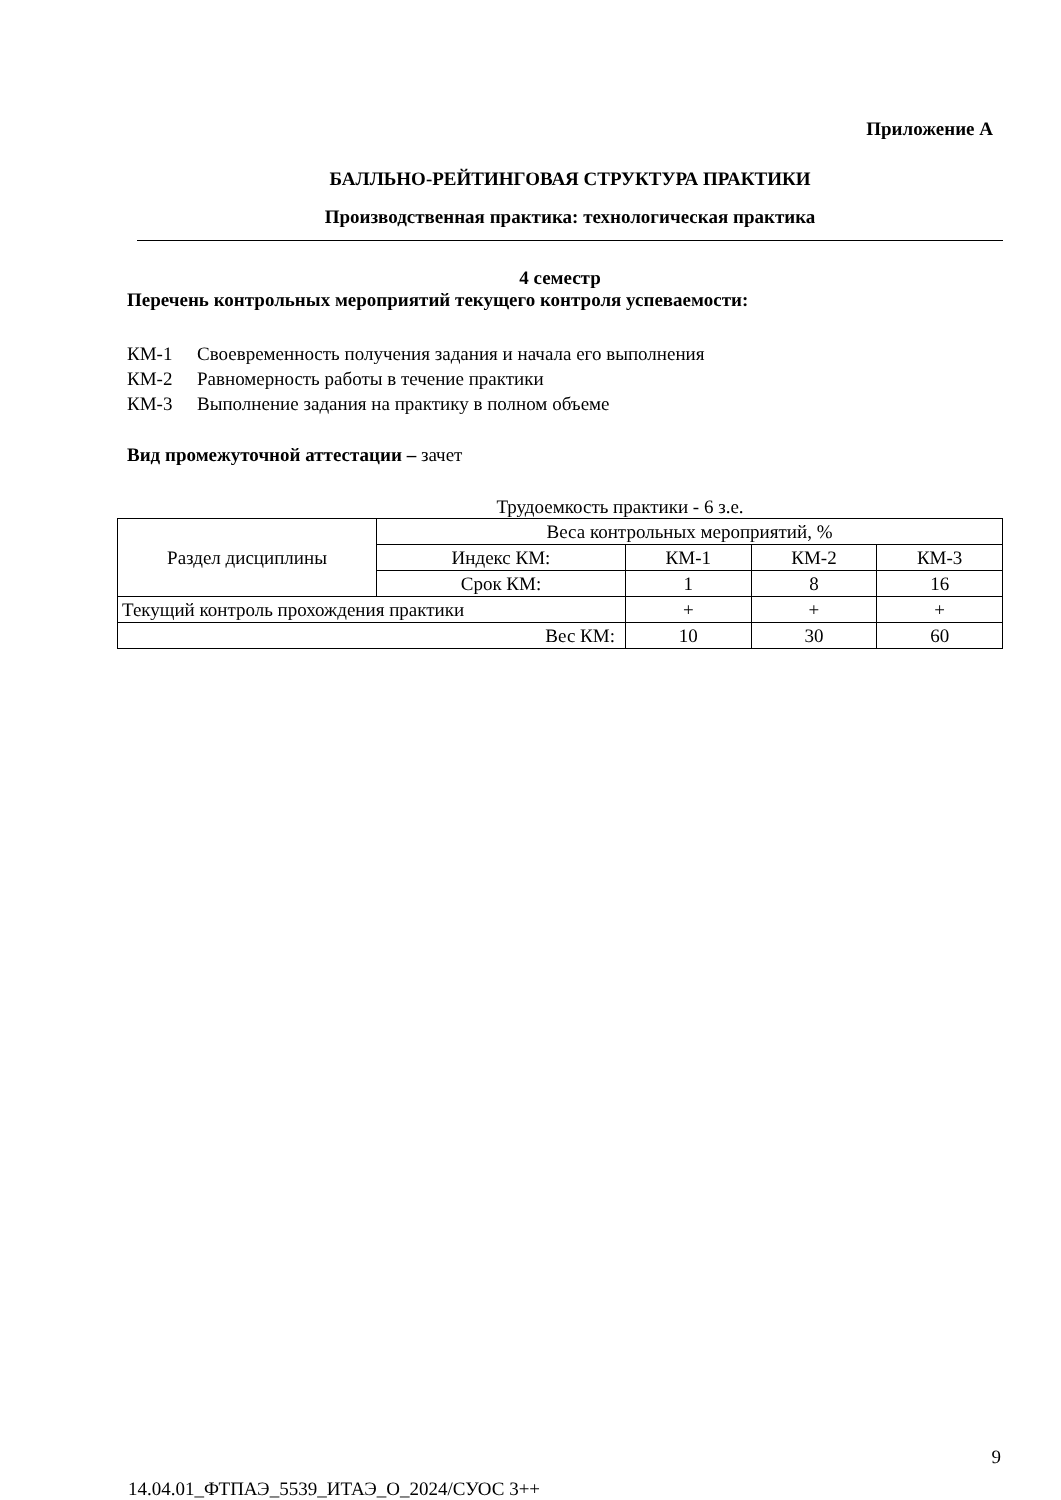Приложение А
БАЛЛЬНО-РЕЙТИНГОВАЯ СТРУКТУРА ПРАКТИКИ
Производственная практика: технологическая практика
4 семестр
Перечень контрольных мероприятий текущего контроля успеваемости:
КМ-1 Своевременность получения задания и начала его выполнения
КМ-2 Равномерность работы в течение практики
КМ-3 Выполнение задания на практику в полном объеме
Вид промежуточной аттестации – зачет
Трудоемкость практики - 6 з.е.
| Раздел дисциплины | Веса контрольных мероприятий, % | | | |
| | Индекс КМ: | КМ-1 | КМ-2 | КМ-3 |
| | Срок КМ: | 1 | 8 | 16 |
| Текущий контроль прохождения практики | | + | + | + |
| Вес КМ: | | 10 | 30 | 60 |
9
14.04.01_ФТПАЭ_5539_ИТАЭ_О_2024/СУОС 3++